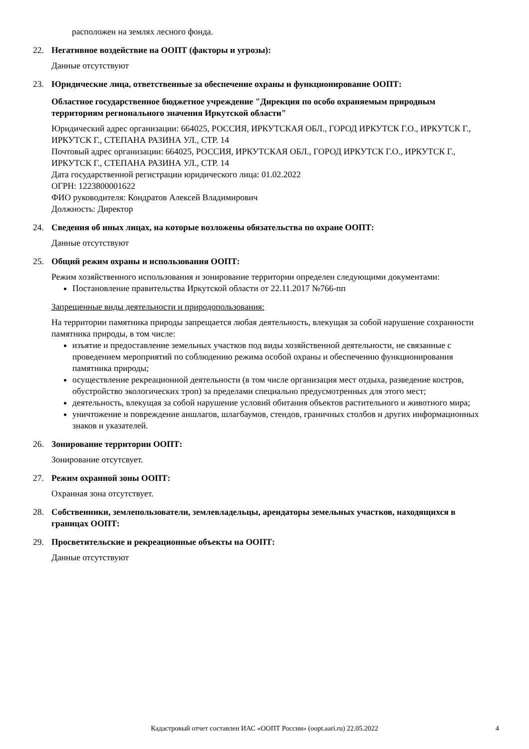расположен на землях лесного фонда.
22. Негативное воздействие на ООПТ (факторы и угрозы):
Данные отсутствуют
23. Юридические лица, ответственные за обеспечение охраны и функционирование ООПТ:
Областное государственное бюджетное учреждение "Дирекция по особо охраняемым природным территориям регионального значения Иркутской области"
Юридический адрес организации: 664025, РОССИЯ, ИРКУТСКАЯ ОБЛ., ГОРОД ИРКУТСК Г.О., ИРКУТСК Г., ИРКУТСК Г., СТЕПАНА РАЗИНА УЛ., СТР. 14
Почтовый адрес организации: 664025, РОССИЯ, ИРКУТСКАЯ ОБЛ., ГОРОД ИРКУТСК Г.О., ИРКУТСК Г., ИРКУТСК Г., СТЕПАНА РАЗИНА УЛ., СТР. 14
Дата государственной регистрации юридического лица: 01.02.2022
ОГРН: 1223800001622
ФИО руководителя: Кондратов Алексей Владимирович
Должность: Директор
24. Сведения об иных лицах, на которые возложены обязательства по охране ООПТ:
Данные отсутствуют
25. Общий режим охраны и использования ООПТ:
Режим хозяйственного использования и зонирование территории определен следующими документами:
Постановление правительства Иркутской области от 22.11.2017 №766-пп
Запрещенные виды деятельности и природопользования:
На территории памятника природы запрещается любая деятельность, влекущая за собой нарушение сохранности памятника природы, в том числе:
изъятие и предоставление земельных участков под виды хозяйственной деятельности, не связанные с проведением мероприятий по соблюдению режима особой охраны и обеспечению функционирования памятника природы;
осуществление рекреационной деятельности (в том числе организация мест отдыха, разведение костров, обустройство экологических троп) за пределами специально предусмотренных для этого мест;
деятельность, влекущая за собой нарушение условий обитания объектов растительного и животного мира;
уничтожение и повреждение аншлагов, шлагбаумов, стендов, граничных столбов и других информационных знаков и указателей.
26. Зонирование территории ООПТ:
Зонирование отсутсвует.
27. Режим охранной зоны ООПТ:
Охранная зона отсутствует.
28. Собственники, землепользователи, землевладельцы, арендаторы земельных участков, находящихся в границах ООПТ:
29. Просветительские и рекреационные объекты на ООПТ:
Данные отсутствуют
Кадастровый отчет составлен ИАС «ООПТ России» (oopt.aari.ru) 22.05.2022
4